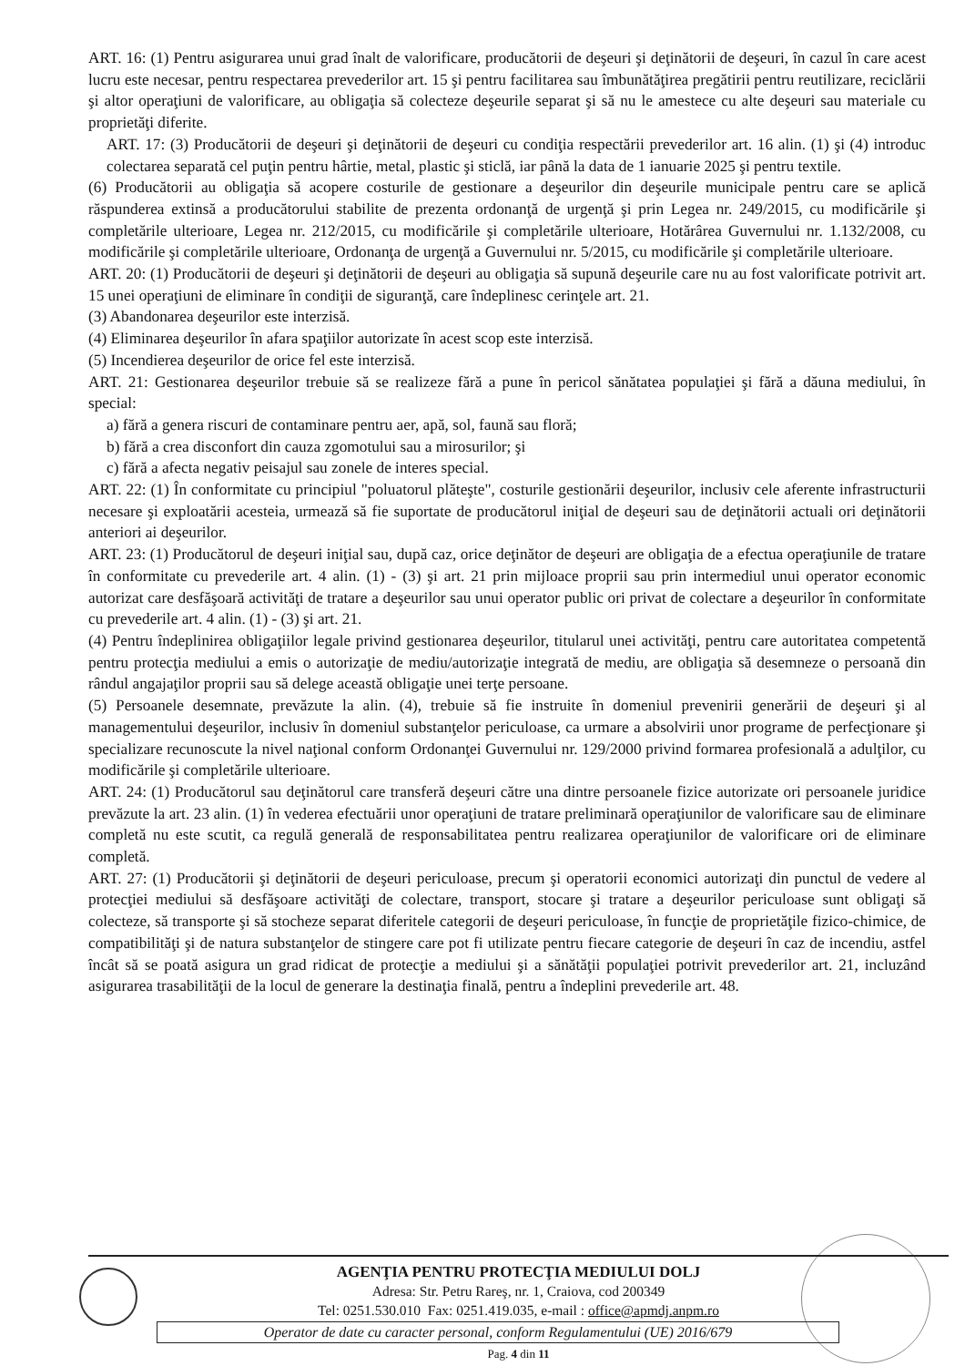ART. 16: (1) Pentru asigurarea unui grad înalt de valorificare, producătorii de deşeuri şi deţinătorii de deşeuri, în cazul în care acest lucru este necesar, pentru respectarea prevederilor art. 15 şi pentru facilitarea sau îmbunătăţirea pregătirii pentru reutilizare, reciclării şi altor operaţiuni de valorificare, au obligaţia să colecteze deşeurile separat şi să nu le amestece cu alte deşeuri sau materiale cu proprietăţi diferite.
ART. 17: (3) Producătorii de deşeuri şi deţinătorii de deşeuri cu condiţia respectării prevederilor art. 16 alin. (1) şi (4) introduc colectarea separată cel puţin pentru hârtie, metal, plastic şi sticlă, iar până la data de 1 ianuarie 2025 şi pentru textile.
(6) Producătorii au obligaţia să acopere costurile de gestionare a deşeurilor din deşeurile municipale pentru care se aplică răspunderea extinsă a producătorului stabilite de prezenta ordonanţă de urgenţă şi prin Legea nr. 249/2015, cu modificările şi completările ulterioare, Legea nr. 212/2015, cu modificările şi completările ulterioare, Hotărârea Guvernului nr. 1.132/2008, cu modificările şi completările ulterioare, Ordonanţa de urgenţă a Guvernului nr. 5/2015, cu modificările şi completările ulterioare.
ART. 20: (1) Producătorii de deşeuri şi deţinătorii de deşeuri au obligaţia să supună deşeurile care nu au fost valorificate potrivit art. 15 unei operaţiuni de eliminare în condiţii de siguranţă, care îndeplinesc cerinţele art. 21.
(3) Abandonarea deşeurilor este interzisă.
(4) Eliminarea deşeurilor în afara spaţiilor autorizate în acest scop este interzisă.
(5) Incendierea deşeurilor de orice fel este interzisă.
ART. 21: Gestionarea deşeurilor trebuie să se realizeze fără a pune în pericol sănătatea populaţiei şi fără a dăuna mediului, în special:
a) fără a genera riscuri de contaminare pentru aer, apă, sol, faună sau floră;
b) fără a crea disconfort din cauza zgomotului sau a mirosurilor; şi
c) fără a afecta negativ peisajul sau zonele de interes special.
ART. 22: (1) În conformitate cu principiul "poluatorul plăteşte", costurile gestionării deşeurilor, inclusiv cele aferente infrastructurii necesare şi exploatării acesteia, urmează să fie suportate de producătorul iniţial de deşeuri sau de deţinătorii actuali ori deţinătorii anteriori ai deşeurilor.
ART. 23: (1) Producătorul de deşeuri iniţial sau, după caz, orice deţinător de deşeuri are obligaţia de a efectua operaţiunile de tratare în conformitate cu prevederile art. 4 alin. (1) - (3) şi art. 21 prin mijloace proprii sau prin intermediul unui operator economic autorizat care desfăşoară activităţi de tratare a deşeurilor sau unui operator public ori privat de colectare a deşeurilor în conformitate cu prevederile art. 4 alin. (1) - (3) şi art. 21.
(4) Pentru îndeplinirea obligaţiilor legale privind gestionarea deşeurilor, titularul unei activităţi, pentru care autoritatea competentă pentru protecţia mediului a emis o autorizaţie de mediu/autorizaţie integrată de mediu, are obligaţia să desemneze o persoană din rândul angajaţilor proprii sau să delege această obligaţie unei terţe persoane.
(5) Persoanele desemnate, prevăzute la alin. (4), trebuie să fie instruite în domeniul prevenirii generării de deşeuri şi al managementului deşeurilor, inclusiv în domeniul substanţelor periculoase, ca urmare a absolvirii unor programe de perfecţionare şi specializare recunoscute la nivel naţional conform Ordonanţei Guvernului nr. 129/2000 privind formarea profesională a adulţilor, cu modificările şi completările ulterioare.
ART. 24: (1) Producătorul sau deţinătorul care transferă deşeuri către una dintre persoanele fizice autorizate ori persoanele juridice prevăzute la art. 23 alin. (1) în vederea efectuării unor operaţiuni de tratare preliminară operaţiunilor de valorificare sau de eliminare completă nu este scutit, ca regulă generală de responsabilitatea pentru realizarea operaţiunilor de valorificare ori de eliminare completă.
ART. 27: (1) Producătorii şi deţinătorii de deşeuri periculoase, precum şi operatorii economici autorizaţi din punctul de vedere al protecţiei mediului să desfăşoare activităţi de colectare, transport, stocare şi tratare a deşeurilor periculoase sunt obligaţi să colecteze, să transporte şi să stocheze separat diferitele categorii de deşeuri periculoase, în funcţie de proprietăţile fizico-chimice, de compatibilităţi şi de natura substanţelor de stingere care pot fi utilizate pentru fiecare categorie de deşeuri în caz de incendiu, astfel încât să se poată asigura un grad ridicat de protecţie a mediului şi a sănătăţii populaţiei potrivit prevederilor art. 21, incluzând asigurarea trasabilităţii de la locul de generare la destinaţia finală, pentru a îndeplini prevederile art. 48.
AGENŢIA PENTRU PROTECŢIA MEDIULUI DOLJ
Adresa: Str. Petru Rareş, nr. 1, Craiova, cod 200349
Tel: 0251.530.010 Fax: 0251.419.035, e-mail : office@apmdj.anpm.ro
Operator de date cu caracter personal, conform Regulamentului (UE) 2016/679
Pag. 4 din 11